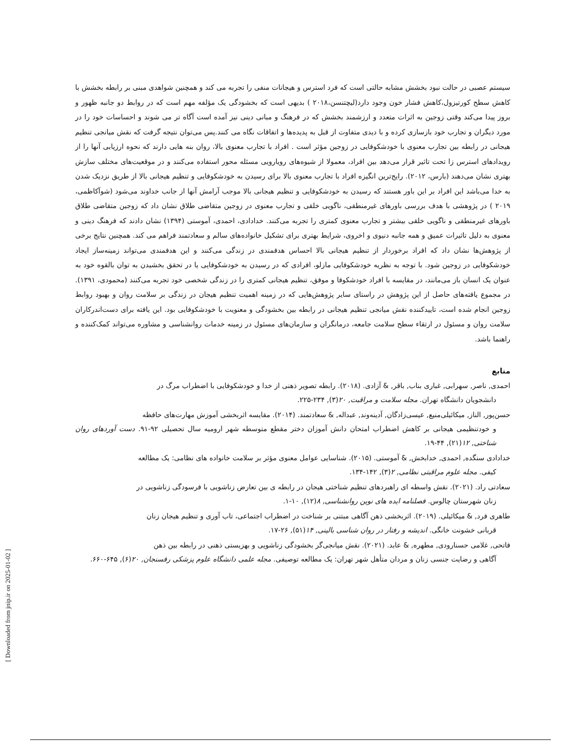سیستم عصبی در حالت نبود بخشش مشابه حالتی است که فرد استرس و هیجانات منفی را تجربه می کند و همچنین شواهدی مبنی بر رابطه بخشش با کاهش سطح کورتیزول،کاهش فشار خون وجود دارد(لیچتنسن،۲۰۱۸ ) بدیهی است که بخشودگی یک مؤلفه مهم است که در روابط دو جانبه ظهور و بروز پیدا می‌کند وقتی زوجین به اثرات متعدد و ارزشمند بخشش که در فرهنگ و مبانی دینی نیز آمده است آگاه تر می شوند و احساسات خود را در مورد دیگران و تجارب خود بازسازی کرده و با دیدی متفاوت از قبل به پدیده‌ها و اتفاقات نگاه می کنند.پس می‌توان نتیجه گرفت که نقش میانجی تنظیم هیجانی در رابطه بین تجارب معنوی با خودشکوفایی در زوجین مؤثر است . افراد با تجارب معنوی بالا، روان بنه هایی دارند که نحوه ارزیابی آنها را از رویدادهای استرس زا تحت تاثیر قرار می‌دهد بین افراد، معمولا از شیوه‌های رویارویی مسئله محور استفاده می‌کنند و در موقعیت‌های مختلف سازش بهتری نشان می‌دهند (بارس، ۲۰۱۲). رایج‌ترین انگیزه افراد با تجارب معنوی بالا برای رسیدن به خودشکوفایی و تنظیم هیجانی بالا از طریق نزدیک شدن به خدا می‌باشد این افراد بر این باور هستند که رسیدن به خودشکوفایی و تنظیم هیجانی بالا موجب آرامش آنها از جانب خداوند می‌شود (شوآکاظمی، ۲۰۱۹ ) در پژوهشی با هدف بررسی باورهای غیرمنطقی، ناگویی خلقی و تجارب معنوی در زوجین متقاضی طلاق نشان داد که زوجین متقاضی طلاق باورهای غیرمنطقی و ناگویی خلقی بیشتر و تجارب معنوی کمتری را تجربه می‌کنند. خدادادی، احمدی، آموستی (۱۳۹۴) نشان دادند که فرهنگ دینی و معنوی به دلیل تاثیرات عمیق و همه جانبه دنیوی و اخروی، شرایط بهتری برای تشکیل خانواده‌های سالم و سعادتمند فراهم می کند. همچنین نتایج برخی از پژوهش‌ها نشان داد که افراد برخوردار از تنظیم هیجانی بالا احساس هدفمندی در زندگی می‌کنند و این هدفمندی می‌تواند زمینه‌ساز ایجاد خودشکوفایی در زوجین شود. با توجه به نظریه خودشکوفایی مازلو، افرادی که در رسیدن به خودشکوفایی یا در تحقق بخشیدن به توان بالقوه خود به عنوان یک انسان باز می‌مانند، در مقایسه با افراد خودشکوفا و موفق، تنظیم هیجانی کمتری را در زندگی شخصی خود تجربه می‌کنند (محمودی، ۱۳۹۱). در مجموع یافته‌های حاصل از این پژوهش در راستای سایر پژوهش‌هایی که در زمینه اهمیت تنظیم هیجان در زندگی بر سلامت روان و بهبود روابط زوجین انجام شده است، تاییدکننده نقش میانجی تنظیم هیجانی در رابطه بین بخشودگی و معنویت با خودشکوفایی بود. این یافته برای دست‌اندرکاران سلامت روان و مسئول در ارتقاء سطح سلامت جامعه، درمانگران و سازمان‌های مسئول در زمینه خدمات روانشناسی و مشاوره می‌تواند کمک‌کننده و راهنما باشد.
منابع
احمدی, ناصر, سهرابی, غباری بناب, باقر, & آزادی. (۲۰۱۸). رابطه تصویر ذهنی از خدا و خودشکوفایی با اضطراب مرگ در
دانشجویان دانشگاه تهران. مجله سلامت و مراقبت, ۲۰(۳), ۲۳۴-۲۲۵.
حسن‌پور, الناز, میکائیلی‌منیع, عیسی‌زادگان, آدینه‌وند, عبداله, & سعادتمند. (۲۰۱۴). مقایسه اثربخشی آموزش مهارت‌های حافظه
و خودتنظیمی هیجانی بر کاهش اضطراب امتحان دانش آموزان دختر مقطع متوسطه شهر ارومیه سال تحصیلی ۹۲-۹۱. دست آوردهای روان شناختی, ۱۲(۲۱), ۴۴-۱۹.
خدادادی سنگده, احمدی, خدابخش, & آموستی. (۲۰۱۵). شناسایی عوامل معنوی مؤثر بر سلامت خانواده های نظامی: یک مطالعه
کیفی. مجله علوم مراقبتی نظامی, ۲(۳), ۱۴۲-۱۳۴.
سعادتی راد. (۲۰۲۱). نقش واسطه ای راهبردهای تنظیم شناختی هیجان در رابطه ی بین تعارض زناشویی با فرسودگی زناشویی در
زنان شهرستان چالوس. فصلنامه ایده های نوین روانشناسی, ۸(۱۲), ۱۰-۱.
طاهری فرد, & میکائیلی. (۲۰۱۹). اثربخشی ذهن آگاهی مبتنی بر شناخت در اضطراب اجتماعی، تاب آوری و تنظیم هیجان زنان
قربانی خشونت خانگی. اندیشه و رفتار در روان شناسی بالینی, ۱۴(۵۱), ۲۶-۱۷.
فاتحی, غلامی حسنارودی, مطهره, & عابد. (۲۰۲۱). نقش میانجی‌گر بخشودگی زناشویی و بهزیستی ذهنی در رابطه بین ذهن
آگاهی و رضایت جنسی زنان و مردان متأهل شهر تهران: یک مطالعه توصیفی. مجله علمی دانشگاه علوم پزشکی رفسنجان, ۲۰(۶), ۶۴۵-۶۶۰.
[ Downloaded from jnip.ir on 2025-01-02 ]